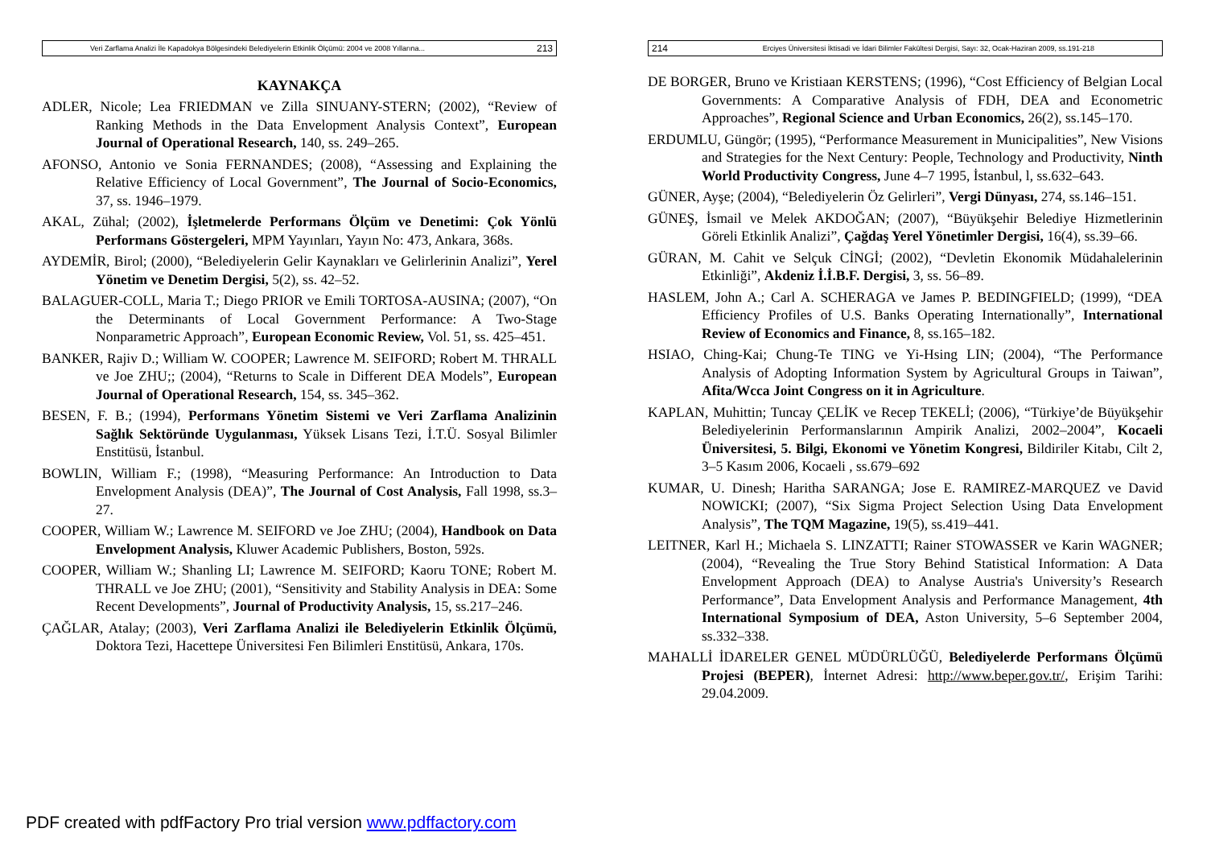Veri Zarflama Analizi İle Kapadokya Bölgesindeki Belediyelerin Etkinlik Ölçümü: 2004 ve 2008 Yıllarına... 213
KAYNAKÇA
ADLER, Nicole; Lea FRIEDMAN ve Zilla SINUANY-STERN; (2002), “Review of Ranking Methods in the Data Envelopment Analysis Context”, European Journal of Operational Research, 140, ss. 249–265.
AFONSO, Antonio ve Sonia FERNANDES; (2008), “Assessing and Explaining the Relative Efficiency of Local Government”, The Journal of Socio-Economics, 37, ss. 1946–1979.
AKAL, Zühal; (2002), İşletmelerde Performans Ölçüm ve Denetimi: Çok Yönlü Performans Göstergeleri, MPM Yayınları, Yayın No: 473, Ankara, 368s.
AYDEMİR, Birol; (2000), “Belediyelerin Gelir Kaynakları ve Gelirlerinin Analizi”, Yerel Yönetim ve Denetim Dergisi, 5(2), ss. 42–52.
BALAGUER-COLL, Maria T.; Diego PRIOR ve Emili TORTOSA-AUSINA; (2007), “On the Determinants of Local Government Performance: A Two-Stage Nonparametric Approach”, European Economic Review, Vol. 51, ss. 425–451.
BANKER, Rajiv D.; William W. COOPER; Lawrence M. SEIFORD; Robert M. THRALL ve Joe ZHU;; (2004), “Returns to Scale in Different DEA Models”, European Journal of Operational Research, 154, ss. 345–362.
BESEN, F. B.; (1994), Performans Yönetim Sistemi ve Veri Zarflama Analizinin Sağlık Sektöründe Uygulanması, Yüksek Lisans Tezi, İ.T.Ü. Sosyal Bilimler Enstitüsü, İstanbul.
BOWLIN, William F.; (1998), “Measuring Performance: An Introduction to Data Envelopment Analysis (DEA)”, The Journal of Cost Analysis, Fall 1998, ss.3–27.
COOPER, William W.; Lawrence M. SEIFORD ve Joe ZHU; (2004), Handbook on Data Envelopment Analysis, Kluwer Academic Publishers, Boston, 592s.
COOPER, William W.; Shanling LI; Lawrence M. SEIFORD; Kaoru TONE; Robert M. THRALL ve Joe ZHU; (2001), “Sensitivity and Stability Analysis in DEA: Some Recent Developments”, Journal of Productivity Analysis, 15, ss.217–246.
ÇAĞLAR, Atalay; (2003), Veri Zarflama Analizi ile Belediyelerin Etkinlik Ölçümü, Doktora Tezi, Hacettepe Üniversitesi Fen Bilimleri Enstitüsü, Ankara, 170s.
214 Erciyes Üniversitesi İktisadi ve İdari Bilimler Fakültesi Dergisi, Sayı: 32, Ocak-Haziran 2009, ss.191-218
DE BORGER, Bruno ve Kristiaan KERSTENS; (1996), “Cost Efficiency of Belgian Local Governments: A Comparative Analysis of FDH, DEA and Econometric Approaches”, Regional Science and Urban Economics, 26(2), ss.145–170.
ERDUMLU, Güngör; (1995), “Performance Measurement in Municipalities”, New Visions and Strategies for the Next Century: People, Technology and Productivity, Ninth World Productivity Congress, June 4–7 1995, İstanbul, l, ss.632–643.
GÜNER, Ayşe; (2004), “Belediyelerin Öz Gelirleri”, Vergi Dünyası, 274, ss.146–151.
GÜNEŞ, İsmail ve Melek AKDOĞAN; (2007), “Büyükşehir Belediye Hizmetlerinin Göreli Etkinlik Analizi”, Çağdaş Yerel Yönetimler Dergisi, 16(4), ss.39–66.
GÜRAN, M. Cahit ve Selçuk CİNGİ; (2002), “Devletin Ekonomik Müdahalelerinin Etkinliği”, Akdeniz İ.İ.B.F. Dergisi, 3, ss. 56–89.
HASLEM, John A.; Carl A. SCHERAGA ve James P. BEDINGFIELD; (1999), “DEA Efficiency Profiles of U.S. Banks Operating Internationally”, International Review of Economics and Finance, 8, ss.165–182.
HSIAO, Ching-Kai; Chung-Te TING ve Yi-Hsing LIN; (2004), “The Performance Analysis of Adopting Information System by Agricultural Groups in Taiwan”, Afita/Wcca Joint Congress on it in Agriculture.
KAPLAN, Muhittin; Tuncay ÇELİK ve Recep TEKELİ; (2006), “Türkiye’de Büyükşehir Belediyelerinin Performanslarının Ampirik Analizi, 2002–2004”, Kocaeli Üniversitesi, 5. Bilgi, Ekonomi ve Yönetim Kongresi, Bildiriler Kitabı, Cilt 2, 3–5 Kasım 2006, Kocaeli , ss.679–692
KUMAR, U. Dinesh; Haritha SARANGA; Jose E. RAMIREZ-MARQUEZ ve David NOWICKI; (2007), “Six Sigma Project Selection Using Data Envelopment Analysis”, The TQM Magazine, 19(5), ss.419–441.
LEITNER, Karl H.; Michaela S. LINZATTI; Rainer STOWASSER ve Karin WAGNER; (2004), “Revealing the True Story Behind Statistical Information: A Data Envelopment Approach (DEA) to Analyse Austria's University’s Research Performance”, Data Envelopment Analysis and Performance Management, 4th International Symposium of DEA, Aston University, 5–6 September 2004, ss.332–338.
MAHALLİ İDARELER GENEL MÜDÜRLÜĞÜ, Belediyelerde Performans Ölçümü Projesi (BEPER), İnternet Adresi: http://www.beper.gov.tr/, Erişim Tarihi: 29.04.2009.
PDF created with pdfFactory Pro trial version www.pdffactory.com